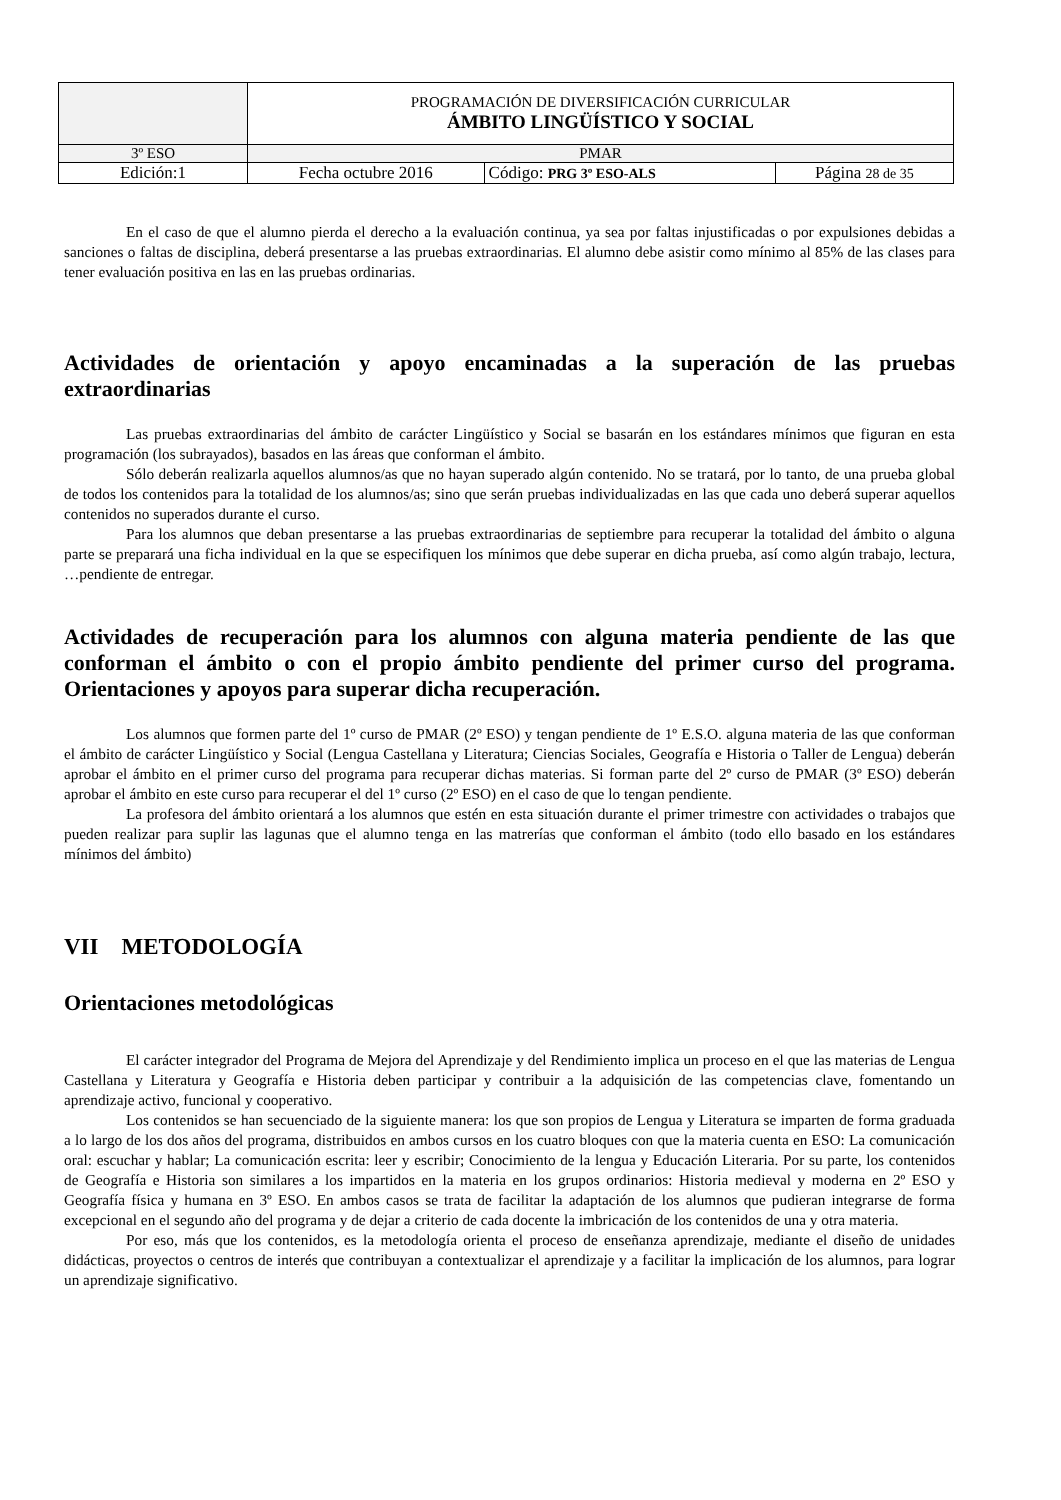| | PROGRAMACIÓN DE DIVERSIFICACIÓN CURRICULAR ÁMBITO LINGÜÍSTICO Y SOCIAL | | |
| 3º ESO | PMAR | | |
| Edición:1 | Fecha octubre 2016 | Código: PRG 3º ESO-ALS | Página 28 de 35 |
En el caso de que el alumno pierda el derecho a la evaluación continua, ya sea por faltas injustificadas o por expulsiones debidas a sanciones o faltas de disciplina, deberá presentarse a las pruebas extraordinarias. El alumno debe asistir como mínimo al 85% de las clases para tener evaluación positiva en las en las pruebas ordinarias.
Actividades de orientación y apoyo encaminadas a la superación de las pruebas extraordinarias
Las pruebas extraordinarias del ámbito de carácter Lingüístico y Social se basarán en los estándares mínimos que figuran en esta programación (los subrayados), basados en las áreas que conforman el ámbito.
Sólo deberán realizarla aquellos alumnos/as que no hayan superado algún contenido. No se tratará, por lo tanto, de una prueba global de todos los contenidos para la totalidad de los alumnos/as; sino que serán pruebas individualizadas en las que cada uno deberá superar aquellos contenidos no superados durante el curso.
Para los alumnos que deban presentarse a las pruebas extraordinarias de septiembre para recuperar la totalidad del ámbito o alguna parte se preparará una ficha individual en la que se especifiquen los mínimos que debe superar en dicha prueba, así como algún trabajo, lectura, …pendiente de entregar.
Actividades de recuperación para los alumnos con alguna materia pendiente de las que conforman el ámbito o con el propio ámbito pendiente del primer curso del programa. Orientaciones y apoyos para superar dicha recuperación.
Los alumnos que formen parte del 1º curso de PMAR (2º ESO) y tengan pendiente de 1º E.S.O. alguna materia de las que conforman el ámbito de carácter Lingüístico y Social (Lengua Castellana y Literatura; Ciencias Sociales, Geografía e Historia o Taller de Lengua) deberán aprobar el ámbito en el primer curso del programa para recuperar dichas materias. Si forman parte del 2º curso de PMAR (3º ESO) deberán aprobar el ámbito en este curso para recuperar el del 1º curso (2º ESO) en el caso de que lo tengan pendiente.
La profesora del ámbito orientará a los alumnos que estén en esta situación durante el primer trimestre con actividades o trabajos que pueden realizar para suplir las lagunas que el alumno tenga en las matrerías que conforman el ámbito (todo ello basado en los estándares mínimos del ámbito)
VII METODOLOGÍA
Orientaciones metodológicas
El carácter integrador del Programa de Mejora del Aprendizaje y del Rendimiento implica un proceso en el que las materias de Lengua Castellana y Literatura y Geografía e Historia deben participar y contribuir a la adquisición de las competencias clave, fomentando un aprendizaje activo, funcional y cooperativo.
Los contenidos se han secuenciado de la siguiente manera: los que son propios de Lengua y Literatura se imparten de forma graduada a lo largo de los dos años del programa, distribuidos en ambos cursos en los cuatro bloques con que la materia cuenta en ESO: La comunicación oral: escuchar y hablar; La comunicación escrita: leer y escribir; Conocimiento de la lengua y Educación Literaria. Por su parte, los contenidos de Geografía e Historia son similares a los impartidos en la materia en los grupos ordinarios: Historia medieval y moderna en 2º ESO y Geografía física y humana en 3º ESO. En ambos casos se trata de facilitar la adaptación de los alumnos que pudieran integrarse de forma excepcional en el segundo año del programa y de dejar a criterio de cada docente la imbricación de los contenidos de una y otra materia.
Por eso, más que los contenidos, es la metodología orienta el proceso de enseñanza aprendizaje, mediante el diseño de unidades didácticas, proyectos o centros de interés que contribuyan a contextualizar el aprendizaje y a facilitar la implicación de los alumnos, para lograr un aprendizaje significativo.